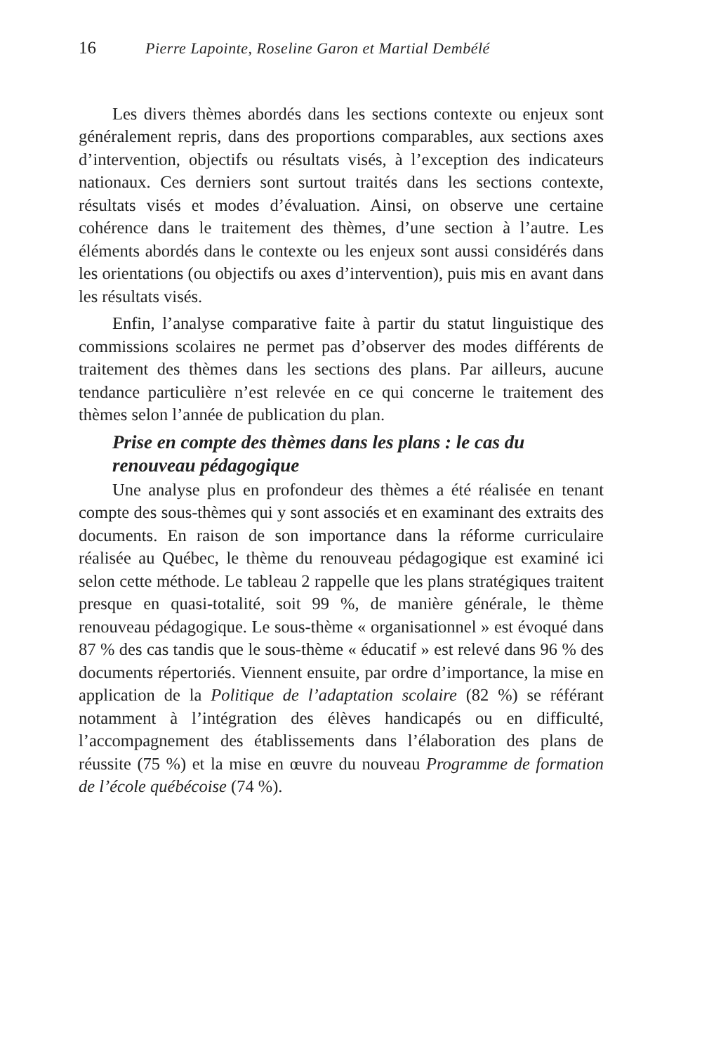16 Pierre Lapointe, Roseline Garon et Martial Dembélé
Les divers thèmes abordés dans les sections contexte ou enjeux sont généralement repris, dans des proportions comparables, aux sections axes d’intervention, objectifs ou résultats visés, à l’exception des indicateurs nationaux. Ces derniers sont surtout traités dans les sections contexte, résultats visés et modes d’évaluation. Ainsi, on observe une certaine cohérence dans le traitement des thèmes, d’une section à l’autre. Les éléments abordés dans le contexte ou les enjeux sont aussi considérés dans les orientations (ou objectifs ou axes d’intervention), puis mis en avant dans les résultats visés.
Enfin, l’analyse comparative faite à partir du statut linguistique des commissions scolaires ne permet pas d’observer des modes différents de traitement des thèmes dans les sections des plans. Par ailleurs, aucune tendance particulière n’est relevée en ce qui concerne le traitement des thèmes selon l’année de publication du plan.
Prise en compte des thèmes dans les plans : le cas du renouveau pédagogique
Une analyse plus en profondeur des thèmes a été réalisée en tenant compte des sous-thèmes qui y sont associés et en examinant des extraits des documents. En raison de son importance dans la réforme curriculaire réalisée au Québec, le thème du renouveau pédagogique est examiné ici selon cette méthode. Le tableau 2 rappelle que les plans stratégiques traitent presque en quasi-totalité, soit 99 %, de manière générale, le thème renouveau pédagogique. Le sous-thème « organisationnel » est évoqué dans 87 % des cas tandis que le sous-thème « éducatif » est relevé dans 96 % des documents répertoriés. Viennent ensuite, par ordre d’importance, la mise en application de la Politique de l’adaptation scolaire (82 %) se référant notamment à l’intégration des élèves handicapés ou en difficulté, l’accompagnement des établissements dans l’élaboration des plans de réussite (75 %) et la mise en œuvre du nouveau Programme de formation de l’école québécoise (74 %).